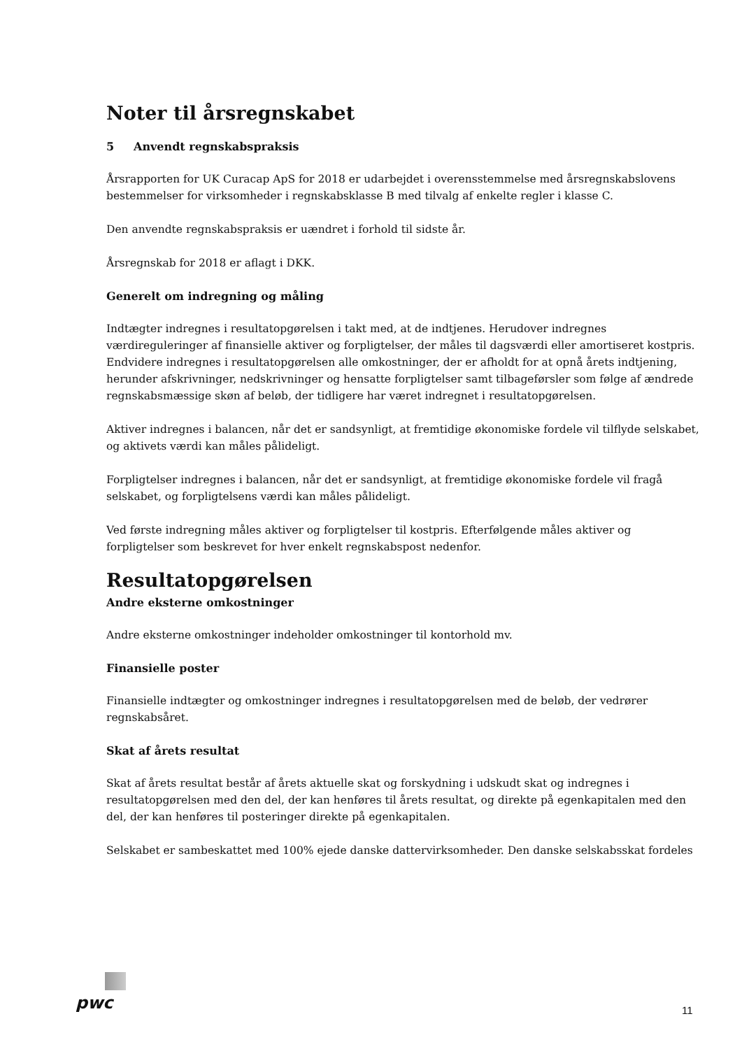Noter til årsregnskabet
5 Anvendt regnskabspraksis
Årsrapporten for UK Curacap ApS for 2018 er udarbejdet i overensstemmelse med årsregnskabslovens bestemmelser for virksomheder i regnskabsklasse B med tilvalg af enkelte regler i klasse C.
Den anvendte regnskabspraksis er uændret i forhold til sidste år.
Årsregnskab for 2018 er aflagt i DKK.
Generelt om indregning og måling
Indtægter indregnes i resultatopgørelsen i takt med, at de indtjenes. Herudover indregnes værdireguleringer af finansielle aktiver og forpligtelser, der måles til dagsværdi eller amortiseret kostpris. Endvidere indregnes i resultatopgørelsen alle omkostninger, der er afholdt for at opnå årets indtjening, herunder afskrivninger, nedskrivninger og hensatte forpligtelser samt tilbageførsler som følge af ændrede regnskabsmæssige skøn af beløb, der tidligere har været indregnet i resultatopgørelsen.
Aktiver indregnes i balancen, når det er sandsynligt, at fremtidige økonomiske fordele vil tilflyde selskabet, og aktivets værdi kan måles pålideligt.
Forpligtelser indregnes i balancen, når det er sandsynligt, at fremtidige økonomiske fordele vil fragå selskabet, og forpligtelsens værdi kan måles pålideligt.
Ved første indregning måles aktiver og forpligtelser til kostpris. Efterfølgende måles aktiver og forpligtelser som beskrevet for hver enkelt regnskabspost nedenfor.
Resultatopgørelsen
Andre eksterne omkostninger
Andre eksterne omkostninger indeholder omkostninger til kontorhold mv.
Finansielle poster
Finansielle indtægter og omkostninger indregnes i resultatopgørelsen med de beløb, der vedrører regnskabsåret.
Skat af årets resultat
Skat af årets resultat består af årets aktuelle skat og forskydning i udskudt skat og indregnes i resultatopgørelsen med den del, der kan henføres til årets resultat, og direkte på egenkapitalen med den del, der kan henføres til posteringer direkte på egenkapitalen.
Selskabet er sambeskattet med 100% ejede danske dattervirksomheder. Den danske selskabsskat fordeles
pwc 11